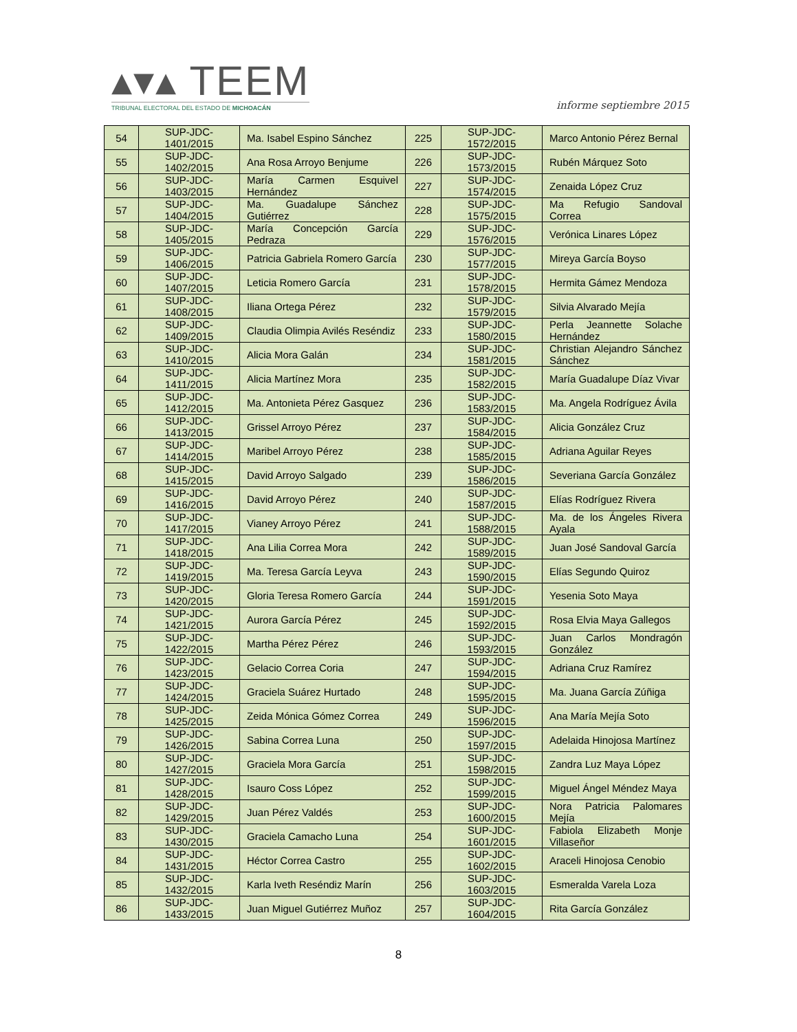▴▾▴ TEEM
TRIBUNAL ELECTORAL DEL ESTADO DE MICHOACÁN
informe septiembre 2015
| 54 | SUP-JDC-1401/2015 | Ma. Isabel Espino Sánchez | 225 | SUP-JDC-1572/2015 | Marco Antonio Pérez Bernal |
| 55 | SUP-JDC-1402/2015 | Ana Rosa Arroyo Benjume | 226 | SUP-JDC-1573/2015 | Rubén Márquez Soto |
| 56 | SUP-JDC-1403/2015 | María Carmen Esquivel Hernández | 227 | SUP-JDC-1574/2015 | Zenaida López Cruz |
| 57 | SUP-JDC-1404/2015 | Ma. Guadalupe Sánchez Gutiérrez | 228 | SUP-JDC-1575/2015 | Ma Refugio Sandoval Correa |
| 58 | SUP-JDC-1405/2015 | María Concepción García Pedraza | 229 | SUP-JDC-1576/2015 | Verónica Linares López |
| 59 | SUP-JDC-1406/2015 | Patricia Gabriela Romero García | 230 | SUP-JDC-1577/2015 | Mireya García Boyso |
| 60 | SUP-JDC-1407/2015 | Leticia Romero García | 231 | SUP-JDC-1578/2015 | Hermita Gámez Mendoza |
| 61 | SUP-JDC-1408/2015 | Iliana Ortega Pérez | 232 | SUP-JDC-1579/2015 | Silvia Alvarado Mejía |
| 62 | SUP-JDC-1409/2015 | Claudia Olimpia Avilés Reséndiz | 233 | SUP-JDC-1580/2015 | Perla Jeannette Solache Hernández |
| 63 | SUP-JDC-1410/2015 | Alicia Mora Galán | 234 | SUP-JDC-1581/2015 | Christian Alejandro Sánchez Sánchez |
| 64 | SUP-JDC-1411/2015 | Alicia Martínez Mora | 235 | SUP-JDC-1582/2015 | María Guadalupe Díaz Vivar |
| 65 | SUP-JDC-1412/2015 | Ma. Antonieta Pérez Gasquez | 236 | SUP-JDC-1583/2015 | Ma. Angela Rodríguez Ávila |
| 66 | SUP-JDC-1413/2015 | Grissel Arroyo Pérez | 237 | SUP-JDC-1584/2015 | Alicia González Cruz |
| 67 | SUP-JDC-1414/2015 | Maribel Arroyo Pérez | 238 | SUP-JDC-1585/2015 | Adriana Aguilar Reyes |
| 68 | SUP-JDC-1415/2015 | David Arroyo Salgado | 239 | SUP-JDC-1586/2015 | Severiana García González |
| 69 | SUP-JDC-1416/2015 | David Arroyo Pérez | 240 | SUP-JDC-1587/2015 | Elías Rodríguez Rivera |
| 70 | SUP-JDC-1417/2015 | Vianey Arroyo Pérez | 241 | SUP-JDC-1588/2015 | Ma. de los Ángeles Rivera Ayala |
| 71 | SUP-JDC-1418/2015 | Ana Lilia Correa Mora | 242 | SUP-JDC-1589/2015 | Juan José Sandoval García |
| 72 | SUP-JDC-1419/2015 | Ma. Teresa García Leyva | 243 | SUP-JDC-1590/2015 | Elías Segundo Quiroz |
| 73 | SUP-JDC-1420/2015 | Gloria Teresa Romero García | 244 | SUP-JDC-1591/2015 | Yesenia Soto Maya |
| 74 | SUP-JDC-1421/2015 | Aurora García Pérez | 245 | SUP-JDC-1592/2015 | Rosa Elvia Maya Gallegos |
| 75 | SUP-JDC-1422/2015 | Martha Pérez Pérez | 246 | SUP-JDC-1593/2015 | Juan Carlos Mondragón González |
| 76 | SUP-JDC-1423/2015 | Gelacio Correa Coria | 247 | SUP-JDC-1594/2015 | Adriana Cruz Ramírez |
| 77 | SUP-JDC-1424/2015 | Graciela Suárez Hurtado | 248 | SUP-JDC-1595/2015 | Ma. Juana García Zúñiga |
| 78 | SUP-JDC-1425/2015 | Zeida Mónica Gómez Correa | 249 | SUP-JDC-1596/2015 | Ana María Mejía Soto |
| 79 | SUP-JDC-1426/2015 | Sabina Correa Luna | 250 | SUP-JDC-1597/2015 | Adelaida Hinojosa Martínez |
| 80 | SUP-JDC-1427/2015 | Graciela Mora García | 251 | SUP-JDC-1598/2015 | Zandra Luz Maya López |
| 81 | SUP-JDC-1428/2015 | Isauro Coss López | 252 | SUP-JDC-1599/2015 | Miguel Ángel Méndez Maya |
| 82 | SUP-JDC-1429/2015 | Juan Pérez Valdés | 253 | SUP-JDC-1600/2015 | Nora Patricia Palomares Mejía |
| 83 | SUP-JDC-1430/2015 | Graciela Camacho Luna | 254 | SUP-JDC-1601/2015 | Fabiola Elizabeth Monje Villaseñor |
| 84 | SUP-JDC-1431/2015 | Héctor Correa Castro | 255 | SUP-JDC-1602/2015 | Araceli Hinojosa Cenobio |
| 85 | SUP-JDC-1432/2015 | Karla Iveth Reséndiz Marín | 256 | SUP-JDC-1603/2015 | Esmeralda Varela Loza |
| 86 | SUP-JDC-1433/2015 | Juan Miguel Gutiérrez Muñoz | 257 | SUP-JDC-1604/2015 | Rita García González |
8